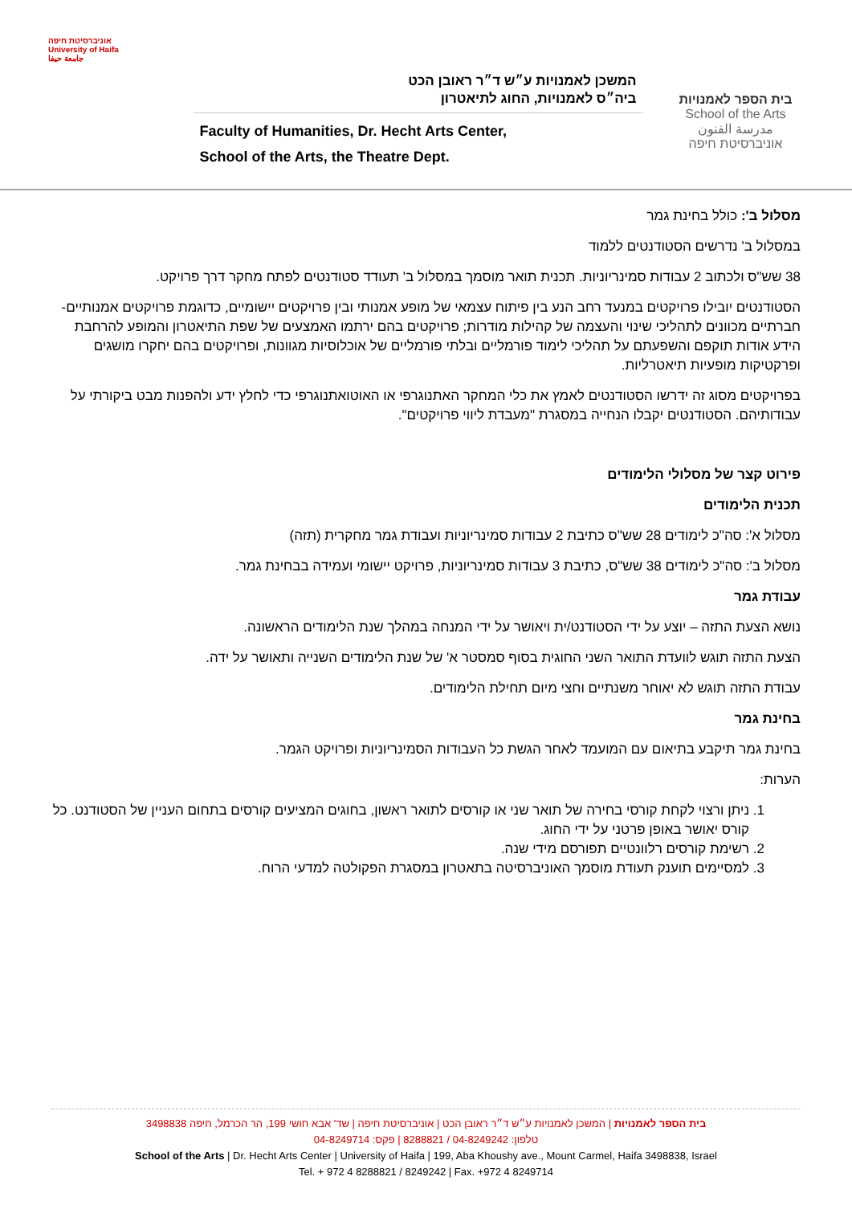אוניברסיטת חיפה
University of Haifa
جامعة حيفا
המשכן לאמנויות ע״ש ד״ר ראובן הכט
ביה״ס לאמנויות, החוג לתיאטרון
Faculty of Humanities, Dr. Hecht Arts Center,
School of the Arts, the Theatre Dept.
בית הספר לאמנויות
School of the Arts
مدرسة الفنون
אוניברסיטת חיפה
מסלול ב': כולל בחינת גמר
במסלול ב' נדרשים הסטודנטים ללמוד
38 שש"ס ולכתוב 2 עבודות סמינריוניות. תכנית תואר מוסמך במסלול ב' תעודד סטודנטים לפתח מחקר דרך פרויקט.
הסטודנטים יובילו פרויקטים במנעד רחב הנע בין פיתוח עצמאי של מופע אמנותי ובין פרויקטים יישומיים, כדוגמת פרויקטים אמנותיים-חברתיים מכוונים לתהליכי שינוי והעצמה של קהילות מודרות; פרויקטים בהם ירתמו האמצעים של שפת התיאטרון והמופע להרחבת הידע אודות תוקפם והשפעתם על תהליכי לימוד פורמליים ובלתי פורמליים של אוכלוסיות מגוונות, ופרויקטים בהם יחקרו מושגים ופרקטיקות מופעיות תיאטרליות.
בפרויקטים מסוג זה ידרשו הסטודנטים לאמץ את כלי המחקר האתנוגרפי או האוטואתנוגרפי כדי לחלץ ידע ולהפנות מבט ביקורתי על עבודותיהם. הסטודנטים יקבלו הנחייה במסגרת "מעבדת ליווי פרויקטים".
פירוט קצר של מסלולי הלימודים
תכנית הלימודים
מסלול א': סה"כ לימודים 28 שש"ס כתיבת 2 עבודות סמינריוניות ועבודת גמר מחקרית (תזה)
מסלול ב': סה"כ לימודים 38 שש"ס, כתיבת 3 עבודות סמינריוניות, פרויקט יישומי ועמידה בבחינת גמר.
עבודת גמר
נושא הצעת התזה – יוצע על ידי הסטודנט/ית ויאושר על ידי המנחה במהלך שנת הלימודים הראשונה.
הצעת התזה תוגש לוועדת התואר השני החוגית בסוף סמסטר א' של שנת הלימודים השנייה ותאושר על ידה.
עבודת התזה תוגש לא יאוחר משנתיים וחצי מיום תחילת הלימודים.
בחינת גמר
בחינת גמר תיקבע בתיאום עם המועמד לאחר הגשת כל העבודות הסמינריוניות ופרויקט הגמר.
הערות:
1. ניתן ורצוי לקחת קורסי בחירה של תואר שני או קורסים לתואר ראשון, בחוגים המציעים קורסים בתחום העניין של הסטודנט. כל קורס יאושר באופן פרטני על ידי החוג.
2. רשימת קורסים רלוונטיים תפורסם מידי שנה.
3. למסיימים תוענק תעודת מוסמך האוניברסיטה בתאטרון במסגרת הפקולטה למדעי הרוח.
בית הספר לאמנויות | המשכן לאמנויות ע״ש ד״ר ראובן הכט | אוניברסיטת חיפה | שד' אבא חושי 199, הר הכרמל, חיפה 3498838
טלפון: 04-8249242 / 8288821 | פקס: 04-8249714
School of the Arts | Dr. Hecht Arts Center | University of Haifa | 199, Aba Khoushy ave., Mount Carmel, Haifa 3498838, Israel
Tel. + 972 4 8288821 / 8249242 | Fax. +972 4 8249714